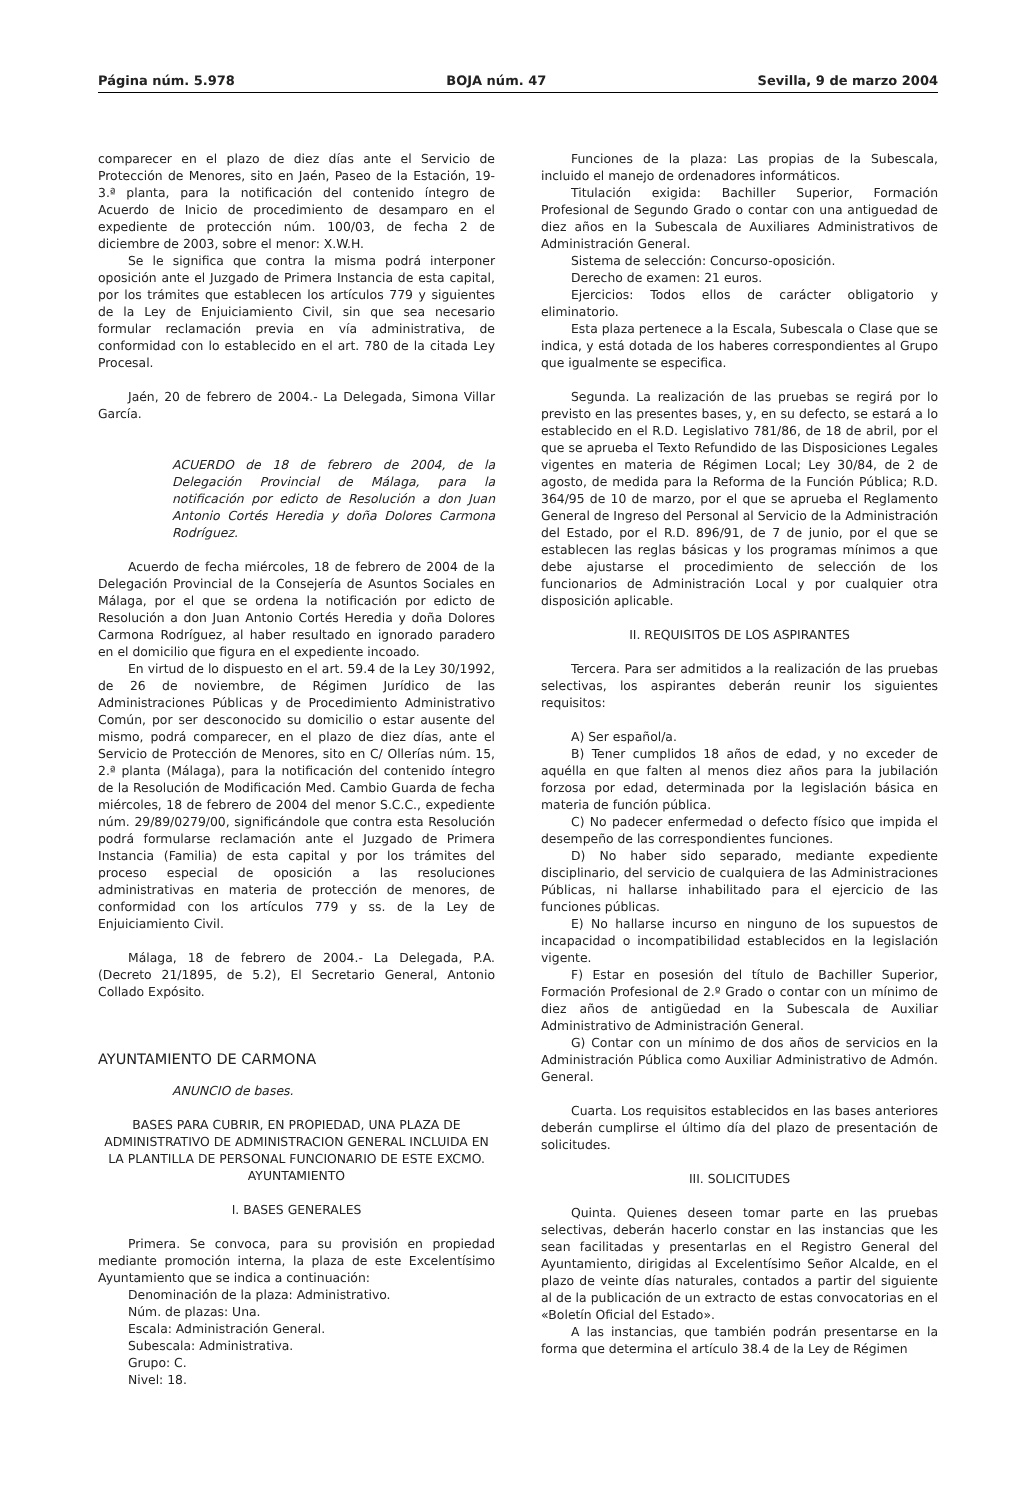Página núm. 5.978 BOJA núm. 47 Sevilla, 9 de marzo 2004
comparecer en el plazo de diez días ante el Servicio de Protección de Menores, sito en Jaén, Paseo de la Estación, 19-3.ª planta, para la notificación del contenido íntegro de Acuerdo de Inicio de procedimiento de desamparo en el expediente de protección núm. 100/03, de fecha 2 de diciembre de 2003, sobre el menor: X.W.H.
Se le significa que contra la misma podrá interponer oposición ante el Juzgado de Primera Instancia de esta capital, por los trámites que establecen los artículos 779 y siguientes de la Ley de Enjuiciamiento Civil, sin que sea necesario formular reclamación previa en vía administrativa, de conformidad con lo establecido en el art. 780 de la citada Ley Procesal.
Jaén, 20 de febrero de 2004.- La Delegada, Simona Villar García.
ACUERDO de 18 de febrero de 2004, de la Delegación Provincial de Málaga, para la notificación por edicto de Resolución a don Juan Antonio Cortés Heredia y doña Dolores Carmona Rodríguez.
Acuerdo de fecha miércoles, 18 de febrero de 2004 de la Delegación Provincial de la Consejería de Asuntos Sociales en Málaga, por el que se ordena la notificación por edicto de Resolución a don Juan Antonio Cortés Heredia y doña Dolores Carmona Rodríguez, al haber resultado en ignorado paradero en el domicilio que figura en el expediente incoado.
En virtud de lo dispuesto en el art. 59.4 de la Ley 30/1992, de 26 de noviembre, de Régimen Jurídico de las Administraciones Públicas y de Procedimiento Administrativo Común, por ser desconocido su domicilio o estar ausente del mismo, podrá comparecer, en el plazo de diez días, ante el Servicio de Protección de Menores, sito en C/ Ollerías núm. 15, 2.ª planta (Málaga), para la notificación del contenido íntegro de la Resolución de Modificación Med. Cambio Guarda de fecha miércoles, 18 de febrero de 2004 del menor S.C.C., expediente núm. 29/89/0279/00, significándole que contra esta Resolución podrá formularse reclamación ante el Juzgado de Primera Instancia (Familia) de esta capital y por los trámites del proceso especial de oposición a las resoluciones administrativas en materia de protección de menores, de conformidad con los artículos 779 y ss. de la Ley de Enjuiciamiento Civil.
Málaga, 18 de febrero de 2004.- La Delegada, P.A. (Decreto 21/1895, de 5.2), El Secretario General, Antonio Collado Expósito.
AYUNTAMIENTO DE CARMONA
ANUNCIO de bases.
BASES PARA CUBRIR, EN PROPIEDAD, UNA PLAZA DE ADMINISTRATIVO DE ADMINISTRACION GENERAL INCLUIDA EN LA PLANTILLA DE PERSONAL FUNCIONARIO DE ESTE EXCMO. AYUNTAMIENTO
I. BASES GENERALES
Primera. Se convoca, para su provisión en propiedad mediante promoción interna, la plaza de este Excelentísimo Ayuntamiento que se indica a continuación:
Denominación de la plaza: Administrativo.
Núm. de plazas: Una.
Escala: Administración General.
Subescala: Administrativa.
Grupo: C.
Nivel: 18.
Funciones de la plaza: Las propias de la Subescala, incluido el manejo de ordenadores informáticos.
Titulación exigida: Bachiller Superior, Formación Profesional de Segundo Grado o contar con una antiguedad de diez años en la Subescala de Auxiliares Administrativos de Administración General.
Sistema de selección: Concurso-oposición.
Derecho de examen: 21 euros.
Ejercicios: Todos ellos de carácter obligatorio y eliminatorio.
Esta plaza pertenece a la Escala, Subescala o Clase que se indica, y está dotada de los haberes correspondientes al Grupo que igualmente se especifica.
Segunda. La realización de las pruebas se regirá por lo previsto en las presentes bases, y, en su defecto, se estará a lo establecido en el R.D. Legislativo 781/86, de 18 de abril, por el que se aprueba el Texto Refundido de las Disposiciones Legales vigentes en materia de Régimen Local; Ley 30/84, de 2 de agosto, de medida para la Reforma de la Función Pública; R.D. 364/95 de 10 de marzo, por el que se aprueba el Reglamento General de Ingreso del Personal al Servicio de la Administración del Estado, por el R.D. 896/91, de 7 de junio, por el que se establecen las reglas básicas y los programas mínimos a que debe ajustarse el procedimiento de selección de los funcionarios de Administración Local y por cualquier otra disposición aplicable.
II. REQUISITOS DE LOS ASPIRANTES
Tercera. Para ser admitidos a la realización de las pruebas selectivas, los aspirantes deberán reunir los siguientes requisitos:
A) Ser español/a.
B) Tener cumplidos 18 años de edad, y no exceder de aquélla en que falten al menos diez años para la jubilación forzosa por edad, determinada por la legislación básica en materia de función pública.
C) No padecer enfermedad o defecto físico que impida el desempeño de las correspondientes funciones.
D) No haber sido separado, mediante expediente disciplinario, del servicio de cualquiera de las Administraciones Públicas, ni hallarse inhabilitado para el ejercicio de las funciones públicas.
E) No hallarse incurso en ninguno de los supuestos de incapacidad o incompatibilidad establecidos en la legislación vigente.
F) Estar en posesión del título de Bachiller Superior, Formación Profesional de 2.º Grado o contar con un mínimo de diez años de antigüedad en la Subescala de Auxiliar Administrativo de Administración General.
G) Contar con un mínimo de dos años de servicios en la Administración Pública como Auxiliar Administrativo de Admón. General.
Cuarta. Los requisitos establecidos en las bases anteriores deberán cumplirse el último día del plazo de presentación de solicitudes.
III. SOLICITUDES
Quinta. Quienes deseen tomar parte en las pruebas selectivas, deberán hacerlo constar en las instancias que les sean facilitadas y presentarlas en el Registro General del Ayuntamiento, dirigidas al Excelentísimo Señor Alcalde, en el plazo de veinte días naturales, contados a partir del siguiente al de la publicación de un extracto de estas convocatorias en el «Boletín Oficial del Estado».
A las instancias, que también podrán presentarse en la forma que determina el artículo 38.4 de la Ley de Régimen